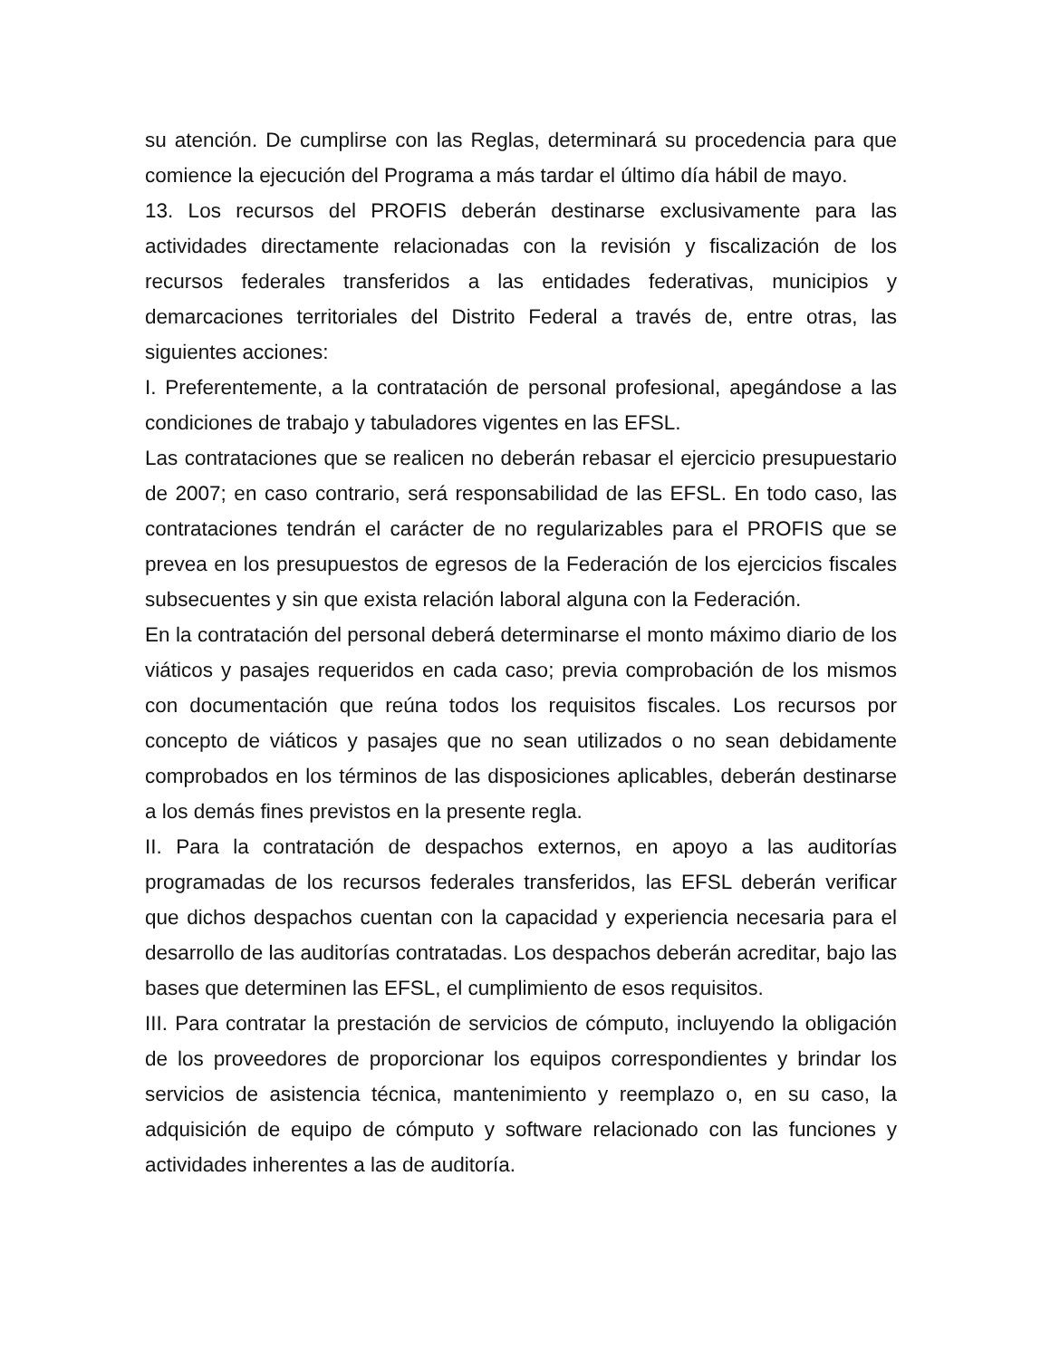su atención. De cumplirse con las Reglas, determinará su procedencia para que comience la ejecución del Programa a más tardar el último día hábil de mayo.
13. Los recursos del PROFIS deberán destinarse exclusivamente para las actividades directamente relacionadas con la revisión y fiscalización de los recursos federales transferidos a las entidades federativas, municipios y demarcaciones territoriales del Distrito Federal a través de, entre otras, las siguientes acciones:
I. Preferentemente, a la contratación de personal profesional, apegándose a las condiciones de trabajo y tabuladores vigentes en las EFSL.
Las contrataciones que se realicen no deberán rebasar el ejercicio presupuestario de 2007; en caso contrario, será responsabilidad de las EFSL. En todo caso, las contrataciones tendrán el carácter de no regularizables para el PROFIS que se prevea en los presupuestos de egresos de la Federación de los ejercicios fiscales subsecuentes y sin que exista relación laboral alguna con la Federación.
En la contratación del personal deberá determinarse el monto máximo diario de los viáticos y pasajes requeridos en cada caso; previa comprobación de los mismos con documentación que reúna todos los requisitos fiscales. Los recursos por concepto de viáticos y pasajes que no sean utilizados o no sean debidamente comprobados en los términos de las disposiciones aplicables, deberán destinarse a los demás fines previstos en la presente regla.
II. Para la contratación de despachos externos, en apoyo a las auditorías programadas de los recursos federales transferidos, las EFSL deberán verificar que dichos despachos cuentan con la capacidad y experiencia necesaria para el desarrollo de las auditorías contratadas. Los despachos deberán acreditar, bajo las bases que determinen las EFSL, el cumplimiento de esos requisitos.
III. Para contratar la prestación de servicios de cómputo, incluyendo la obligación de los proveedores de proporcionar los equipos correspondientes y brindar los servicios de asistencia técnica, mantenimiento y reemplazo o, en su caso, la adquisición de equipo de cómputo y software relacionado con las funciones y actividades inherentes a las de auditoría.